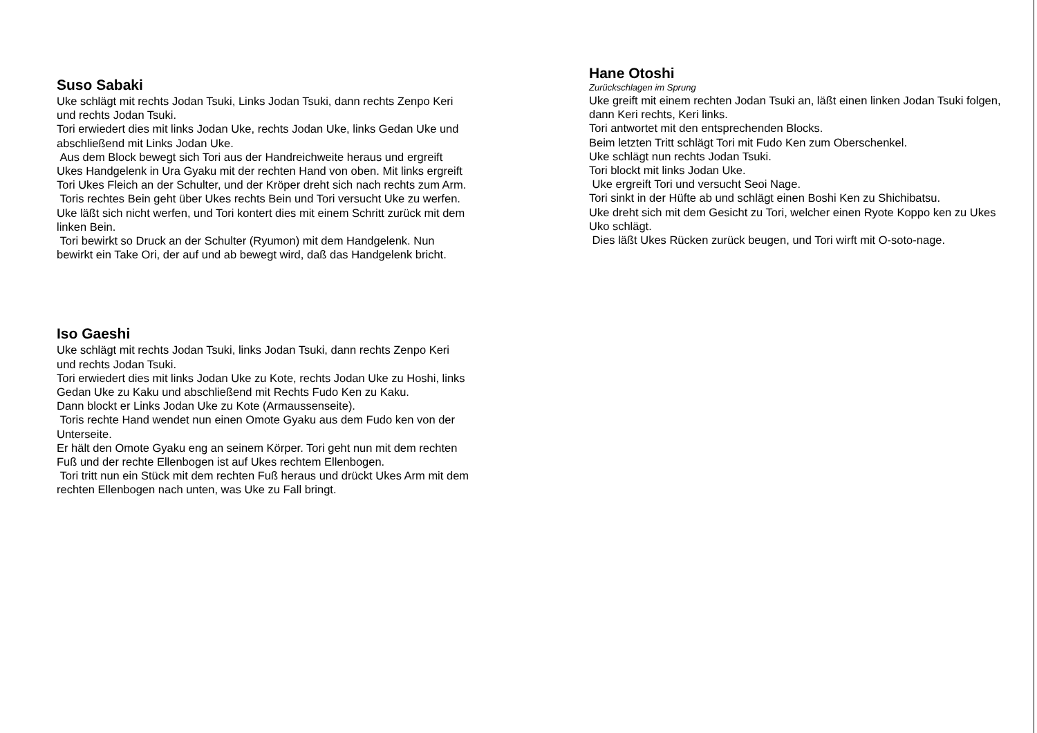Suso Sabaki
Uke schlägt mit rechts Jodan Tsuki, Links Jodan Tsuki, dann rechts Zenpo Keri und rechts Jodan Tsuki.
Tori erwiedert dies mit links Jodan Uke, rechts Jodan Uke, links Gedan Uke und abschließend mit Links Jodan Uke.
Aus dem Block bewegt sich Tori aus der Handreichweite heraus und ergreift Ukes Handgelenk in Ura Gyaku mit der rechten Hand von oben. Mit links ergreift Tori Ukes Fleich an der Schulter, und der Kröper dreht sich nach rechts zum Arm.
Toris rechtes Bein geht über Ukes rechts Bein und Tori versucht Uke zu werfen.
Uke läßt sich nicht werfen, und Tori kontert dies mit einem Schritt zurück mit dem linken Bein.
Tori bewirkt so Druck an der Schulter (Ryumon) mit dem Handgelenk. Nun bewirkt ein Take Ori, der auf und ab bewegt wird, daß das Handgelenk bricht.
Iso Gaeshi
Uke schlägt mit rechts Jodan Tsuki, links Jodan Tsuki, dann rechts Zenpo Keri und rechts Jodan Tsuki.
Tori erwiedert dies mit links Jodan Uke zu Kote, rechts Jodan Uke zu Hoshi, links Gedan Uke zu Kaku und abschließend mit Rechts Fudo Ken zu Kaku.
Dann blockt er Links Jodan Uke zu Kote (Armaussenseite).
Toris rechte Hand wendet nun einen Omote Gyaku aus dem Fudo ken von der Unterseite.
Er hält den Omote Gyaku eng an seinem Körper. Tori geht nun mit dem rechten Fuß und der rechte Ellenbogen ist auf Ukes rechtem Ellenbogen.
Tori tritt nun ein Stück mit dem rechten Fuß heraus und drückt Ukes Arm mit dem rechten Ellenbogen nach unten, was Uke zu Fall bringt.
Hane Otoshi
Zurückschlagen im Sprung
Uke greift mit einem rechten Jodan Tsuki an, läßt einen linken Jodan Tsuki folgen, dann Keri rechts, Keri links.
Tori antwortet mit den entsprechenden Blocks.
Beim letzten Tritt schlägt Tori mit Fudo Ken zum Oberschenkel.
Uke schlägt nun rechts Jodan Tsuki.
Tori blockt mit links Jodan Uke.
Uke ergreift Tori und versucht Seoi Nage.
Tori sinkt in der Hüfte ab und schlägt einen Boshi Ken zu Shichibatsu.
Uke dreht sich mit dem Gesicht zu Tori, welcher einen Ryote Koppo ken zu Ukes Uko schlägt.
Dies läßt Ukes Rücken zurück beugen, und Tori wirft mit O-soto-nage.